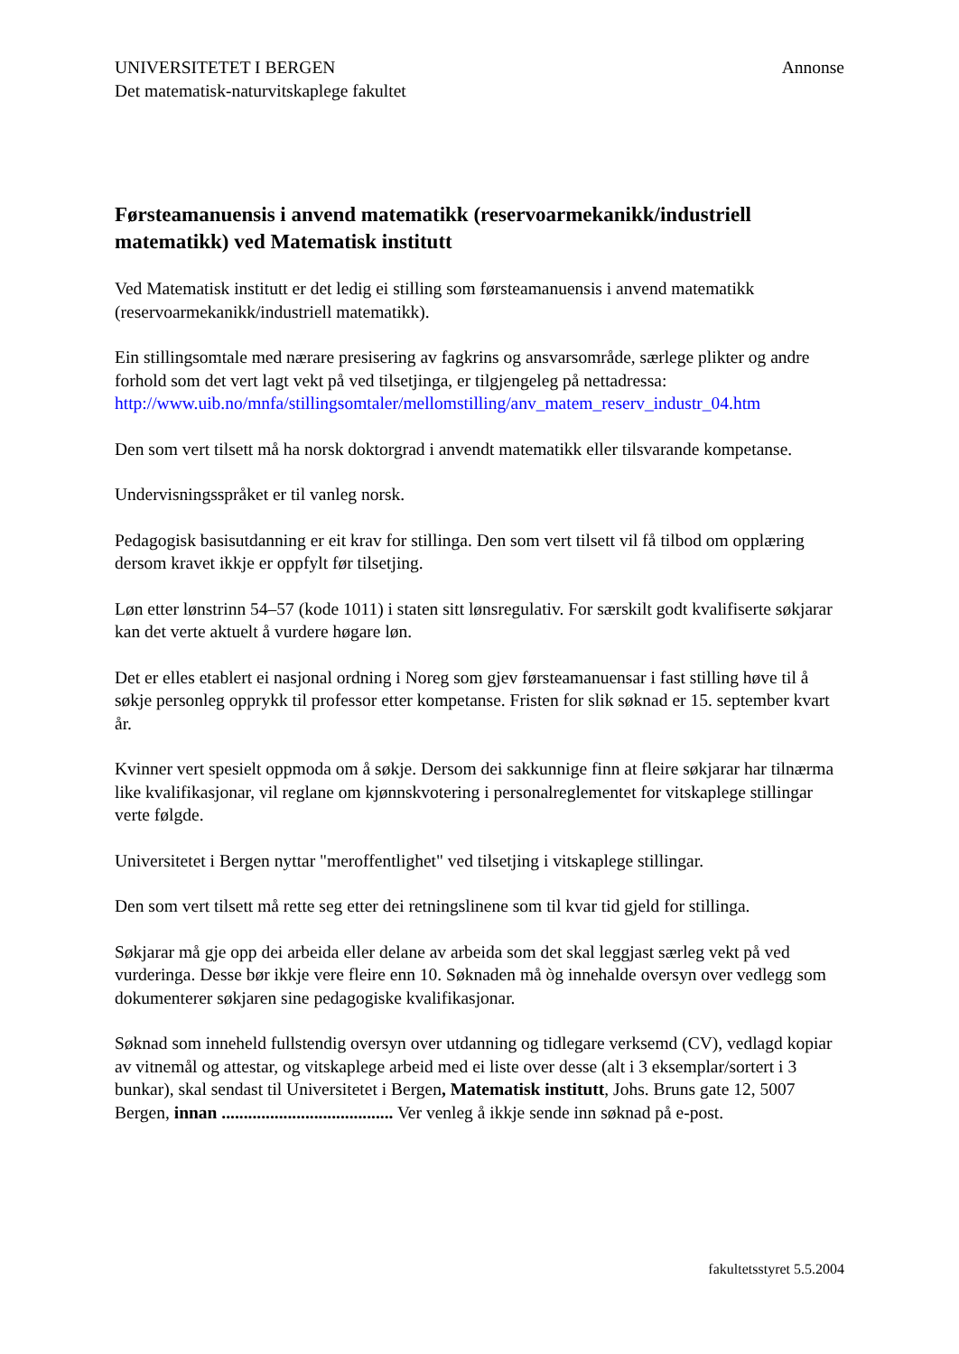UNIVERSITETET I BERGEN
Det matematisk-naturvitskaplege fakultet
Annonse
Førsteamanuensis i anvend matematikk (reservoarmekanikk/industriell matematikk) ved Matematisk institutt
Ved Matematisk institutt er det ledig ei stilling som førsteamanuensis i anvend matematikk (reservoarmekanikk/industriell matematikk).
Ein stillingsomtale med nærare presisering av fagkrins og ansvarsområde, særlege plikter og andre forhold som det vert lagt vekt på ved tilsetjinga, er tilgjengeleg på nettadressa: http://www.uib.no/mnfa/stillingsomtaler/mellomstilling/anv_matem_reserv_industr_04.htm
Den som vert tilsett må ha norsk doktorgrad i anvendt matematikk eller tilsvarande kompetanse.
Undervisningsspråket er til vanleg norsk.
Pedagogisk basisutdanning er eit krav for stillinga. Den som vert tilsett vil få tilbod om opplæring dersom kravet ikkje er oppfylt før tilsetjing.
Løn etter lønstrinn 54–57 (kode 1011) i staten sitt lønsregulativ. For særskilt godt kvalifiserte søkjarar kan det verte aktuelt å vurdere høgare løn.
Det er elles etablert ei nasjonal ordning i Noreg som gjev førsteamanuensar i fast stilling høve til å søkje personleg opprykk til professor etter kompetanse. Fristen for slik søknad er 15. september kvart år.
Kvinner vert spesielt oppmoda om å søkje. Dersom dei sakkunnige finn at fleire søkjarar har tilnærma like kvalifikasjonar, vil reglane om kjønnskvotering i personalreglementet for vitskaplege stillingar verte følgde.
Universitetet i Bergen nyttar "meroffentlighet" ved tilsetjing i vitskaplege stillingar.
Den som vert tilsett må rette seg etter dei retningslinene som til kvar tid gjeld for stillinga.
Søkjarar må gje opp dei arbeida eller delane av arbeida som det skal leggjast særleg vekt på ved vurderinga. Desse bør ikkje vere fleire enn 10. Søknaden må òg innehalde oversyn over vedlegg som dokumenterer søkjaren sine pedagogiske kvalifikasjonar.
Søknad som inneheld fullstendig oversyn over utdanning og tidlegare verksemd (CV), vedlagd kopiar av vitnemål og attestar, og vitskaplege arbeid med ei liste over desse (alt i 3 eksemplar/sortert i 3 bunkar), skal sendast til Universitetet i Bergen, Matematisk institutt, Johs. Bruns gate 12, 5007 Bergen, innan ....................................... Ver venleg å ikkje sende inn søknad på e-post.
fakultetsstyret 5.5.2004